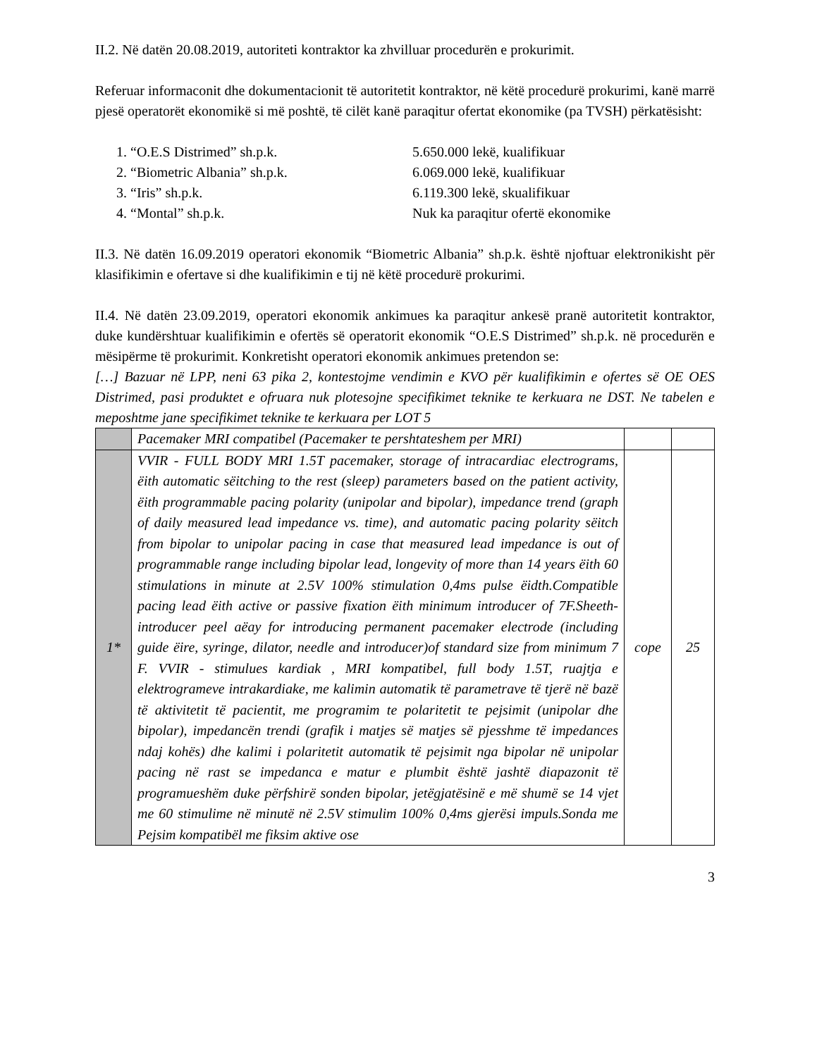II.2. Në datën 20.08.2019, autoriteti kontraktor ka zhvilluar procedurën e prokurimit.
Referuar informaconit dhe dokumentacionit të autoritetit kontraktor, në këtë procedurë prokurimi, kanë marrë pjesë operatorët ekonomikë si më poshtë, të cilët kanë paraqitur ofertat ekonomike (pa TVSH) përkatësisht:
1. “O.E.S Distrimed” sh.p.k. 5.650.000 lekë, kualifikuar
2. “Biometric Albania” sh.p.k. 6.069.000 lekë, kualifikuar
3. “Iris” sh.p.k. 6.119.300 lekë, skualifikuar
4. “Montal” sh.p.k. Nuk ka paraqitur ofertë ekonomike
II.3. Në datën 16.09.2019 operatori ekonomik “Biometric Albania” sh.p.k. është njoftuar elektronikisht për klasifikimin e ofertave si dhe kualifikimin e tij në këtë procedurë prokurimi.
II.4. Në datën 23.09.2019, operatori ekonomik ankimues ka paraqitur ankesë pranë autoritetit kontraktor, duke kundërshtuar kualifikimin e ofertës së operatorit ekonomik “O.E.S Distrimed” sh.p.k. në procedurën e mësipërme të prokurimit. Konkretisht operatori ekonomik ankimues pretendon se:
[…] Bazuar në LPP, neni 63 pika 2, kontestojme vendimin e KVO për kualifikimin e ofertes së OE OES Distrimed, pasi produktet e ofruara nuk plotesojne specifikimet teknike te kerkuara ne DST. Ne tabelen e meposhtme jane specifikimet teknike te kerkuara per LOT 5
| | Pacemaker MRI compatibel (Pacemaker te pershtateshem per MRI) | | |
| 1* | VVIR - FULL BODY MRI 1.5T pacemaker, storage of intracardiac electrograms, ëith automatic sëitching to the rest (sleep) parameters based on the patient activity, ëith programmable pacing polarity (unipolar and bipolar), impedance trend (graph of daily measured lead impedance vs. time), and automatic pacing polarity sëitch from bipolar to unipolar pacing in case that measured lead impedance is out of programmable range including bipolar lead, longevity of more than 14 years ëith 60 stimulations in minute at 2.5V 100% stimulation 0,4ms pulse ëidth.Compatible pacing lead ëith active or passive fixation ëith minimum introducer of 7F.Sheeth-introducer peel aëay for introducing permanent pacemaker electrode (including guide ëire, syringe, dilator, needle and introducer)of standard size from minimum 7 F. VVIR - stimulues kardiak , MRI kompatibel, full body 1.5T, ruajtja e elektrogrameve intrakardiake, me kalimin automatik të parametrave të tjerë në bazë të aktivitetit të pacientit, me programim te polaritetit te pejsimit (unipolar dhe bipolar), impedancën trendi (grafik i matjes së matjes së pjesshme të impedances ndaj kohës) dhe kalimi i polaritetit automatik të pejsimit nga bipolar në unipolar pacing në rast se impedanca e matur e plumbit është jashtë diapazonit të programueshëm duke përfshirë sonden bipolar, jetëgjatësinë e më shumë se 14 vjet me 60 stimulime në minutë në 2.5V stimulim 100% 0,4ms gjerësi impuls.Sonda me Pejsim kompatibël me fiksim aktive ose | cope | 25 |
3